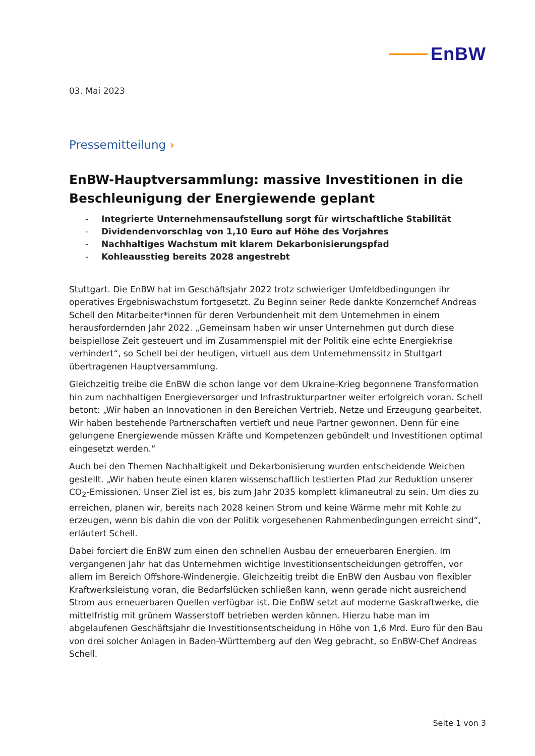EnBW
03. Mai 2023
Pressemitteilung ›
EnBW-Hauptversammlung: massive Investitionen in die Beschleunigung der Energiewende geplant
- Integrierte Unternehmensaufstellung sorgt für wirtschaftliche Stabilität
- Dividendenvorschlag von 1,10 Euro auf Höhe des Vorjahres
- Nachhaltiges Wachstum mit klarem Dekarbonisierungspfad
- Kohleausstieg bereits 2028 angestrebt
Stuttgart. Die EnBW hat im Geschäftsjahr 2022 trotz schwieriger Umfeldbedingungen ihr operatives Ergebniswachstum fortgesetzt. Zu Beginn seiner Rede dankte Konzernchef Andreas Schell den Mitarbeiter*innen für deren Verbundenheit mit dem Unternehmen in einem herausfordernden Jahr 2022. „Gemeinsam haben wir unser Unternehmen gut durch diese beispiellose Zeit gesteuert und im Zusammenspiel mit der Politik eine echte Energiekrise verhindert“, so Schell bei der heutigen, virtuell aus dem Unternehmenssitz in Stuttgart übertragenen Hauptversammlung.
Gleichzeitig treibe die EnBW die schon lange vor dem Ukraine-Krieg begonnene Transformation hin zum nachhaltigen Energieversorger und Infrastrukturpartner weiter erfolgreich voran. Schell betont: „Wir haben an Innovationen in den Bereichen Vertrieb, Netze und Erzeugung gearbeitet. Wir haben bestehende Partnerschaften vertieft und neue Partner gewonnen. Denn für eine gelungene Energiewende müssen Kräfte und Kompetenzen gebündelt und Investitionen optimal eingesetzt werden.“
Auch bei den Themen Nachhaltigkeit und Dekarbonisierung wurden entscheidende Weichen gestellt. „Wir haben heute einen klaren wissenschaftlich testierten Pfad zur Reduktion unserer CO<sub>2</sub>-Emissionen. Unser Ziel ist es, bis zum Jahr 2035 komplett klimaneutral zu sein. Um dies zu erreichen, planen wir, bereits nach 2028 keinen Strom und keine Wärme mehr mit Kohle zu erzeugen, wenn bis dahin die von der Politik vorgesehenen Rahmenbedingungen erreicht sind“, erläutert Schell.
Dabei forciert die EnBW zum einen den schnellen Ausbau der erneuerbaren Energien. Im vergangenen Jahr hat das Unternehmen wichtige Investitionsentscheidungen getroffen, vor allem im Bereich Offshore-Windenergie. Gleichzeitig treibt die EnBW den Ausbau von flexibler Kraftwerksleistung voran, die Bedarfslücken schließen kann, wenn gerade nicht ausreichend Strom aus erneuerbaren Quellen verfügbar ist. Die EnBW setzt auf moderne Gaskraftwerke, die mittelfristig mit grünem Wasserstoff betrieben werden können. Hierzu habe man im abgelaufenen Geschäftsjahr die Investitionsentscheidung in Höhe von 1,6 Mrd. Euro für den Bau von drei solcher Anlagen in Baden-Württemberg auf den Weg gebracht, so EnBW-Chef Andreas Schell.
Seite 1 von 3